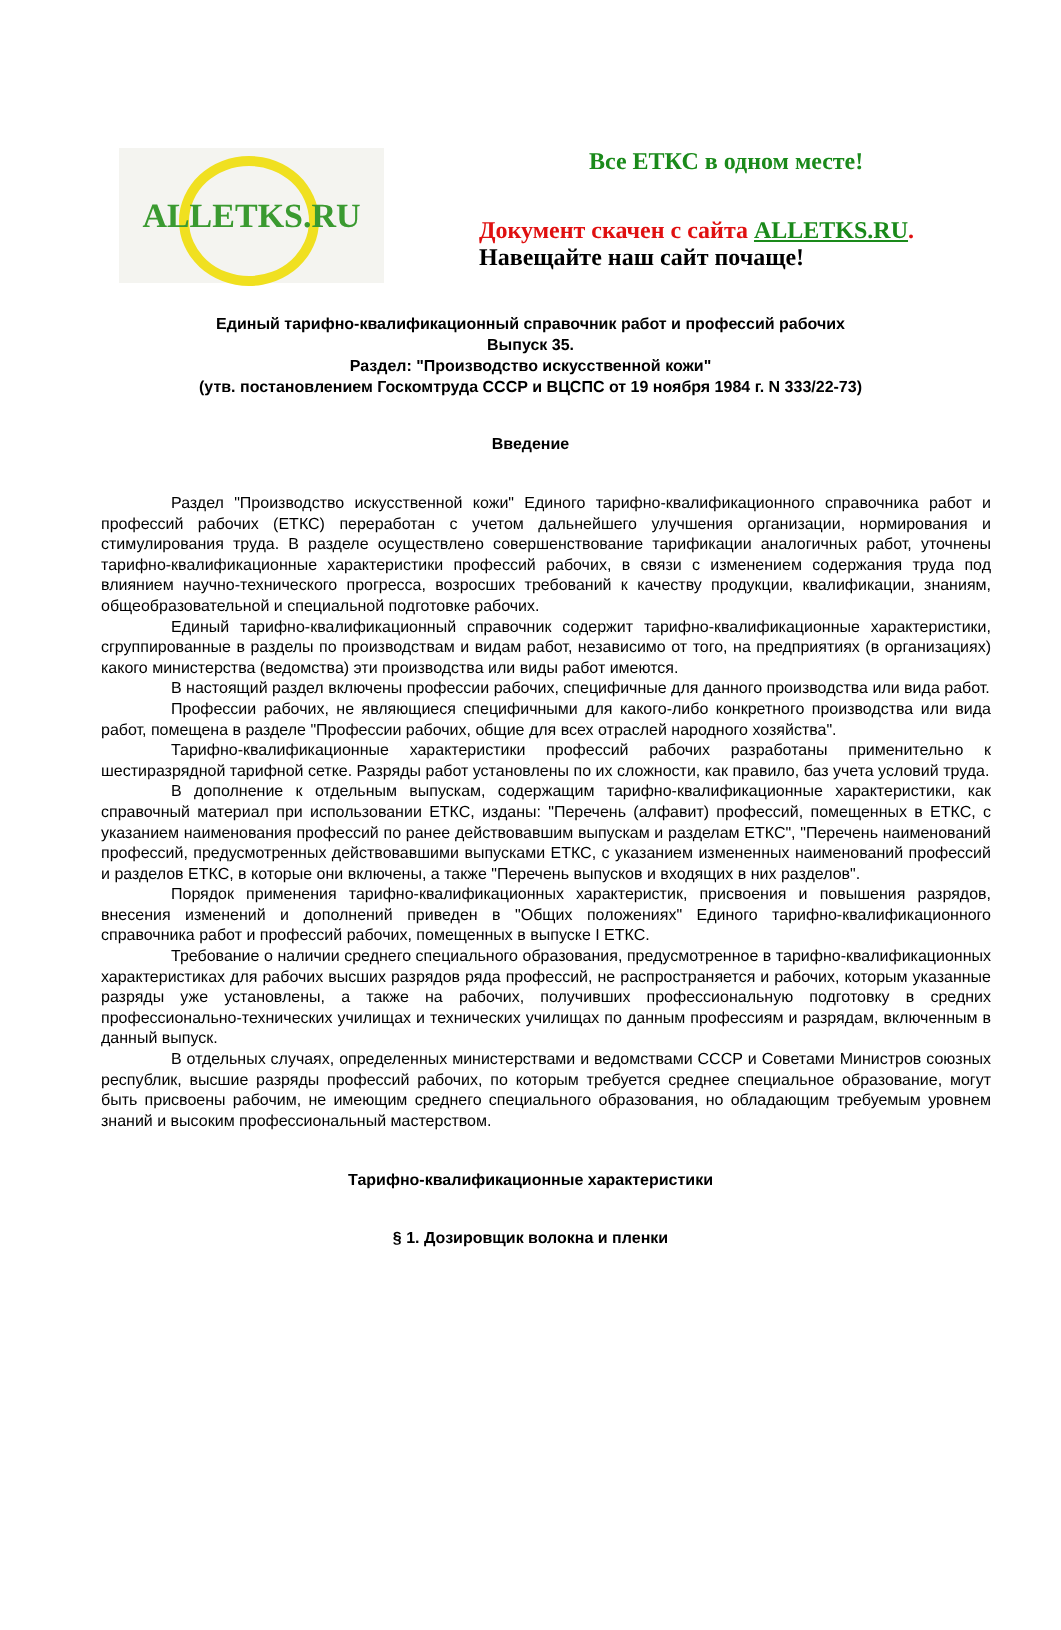ALLETKS.RU
Все ЕТКС в одном месте!
Документ скачен с сайта ALLETKS.RU.
Навещайте наш сайт почаще!
Единый тарифно-квалификационный справочник работ и профессий рабочих
Выпуск 35.
Раздел: "Производство искусственной кожи"
(утв. постановлением Госкомтруда СССР и ВЦСПС от 19 ноября 1984 г. N 333/22-73)
Введение
Раздел "Производство искусственной кожи" Единого тарифно-квалификационного справочника работ и профессий рабочих (ЕТКС) переработан с учетом дальнейшего улучшения организации, нормирования и стимулирования труда. В разделе осуществлено совершенствование тарификации аналогичных работ, уточнены тарифно-квалификационные характеристики профессий рабочих, в связи с изменением содержания труда под влиянием научно-технического прогресса, возросших требований к качеству продукции, квалификации, знаниям, общеобразовательной и специальной подготовке рабочих.
Единый тарифно-квалификационный справочник содержит тарифно-квалификационные характеристики, сгруппированные в разделы по производствам и видам работ, независимо от того, на предприятиях (в организациях) какого министерства (ведомства) эти производства или виды работ имеются.
В настоящий раздел включены профессии рабочих, специфичные для данного производства или вида работ.
Профессии рабочих, не являющиеся специфичными для какого-либо конкретного производства или вида работ, помещена в разделе "Профессии рабочих, общие для всех отраслей народного хозяйства".
Тарифно-квалификационные характеристики профессий рабочих разработаны применительно к шестиразрядной тарифной сетке. Разряды работ установлены по их сложности, как правило, баз учета условий труда.
В дополнение к отдельным выпускам, содержащим тарифно-квалификационные характеристики, как справочный материал при использовании ЕТКС, изданы: "Перечень (алфавит) профессий, помещенных в ЕТКС, с указанием наименования профессий по ранее действовавшим выпускам и разделам ЕТКС", "Перечень наименований профессий, предусмотренных действовавшими выпусками ЕТКС, с указанием измененных наименований профессий и разделов ЕТКС, в которые они включены, а также "Перечень выпусков и входящих в них разделов".
Порядок применения тарифно-квалификационных характеристик, присвоения и повышения разрядов, внесения изменений и дополнений приведен в "Общих положениях" Единого тарифно-квалификационного справочника работ и профессий рабочих, помещенных в выпуске I ЕТКС.
Требование о наличии среднего специального образования, предусмотренное в тарифно-квалификационных характеристиках для рабочих высших разрядов ряда профессий, не распространяется и рабочих, которым указанные разряды уже установлены, а также на рабочих, получивших профессиональную подготовку в средних профессионально-технических училищах и технических училищах по данным профессиям и разрядам, включенным в данный выпуск.
В отдельных случаях, определенных министерствами и ведомствами СССР и Советами Министров союзных республик, высшие разряды профессий рабочих, по которым требуется среднее специальное образование, могут быть присвоены рабочим, не имеющим среднего специального образования, но обладающим требуемым уровнем знаний и высоким профессиональный мастерством.
Тарифно-квалификационные характеристики
§ 1. Дозировщик волокна и пленки